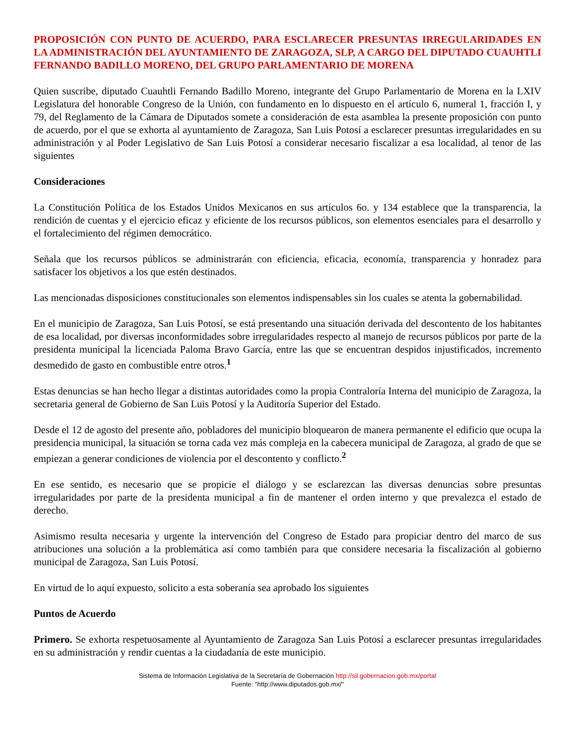PROPOSICIÓN CON PUNTO DE ACUERDO, PARA ESCLARECER PRESUNTAS IRREGULARIDADES EN LA ADMINISTRACIÓN DEL AYUNTAMIENTO DE ZARAGOZA, SLP, A CARGO DEL DIPUTADO CUAUHTLI FERNANDO BADILLO MORENO, DEL GRUPO PARLAMENTARIO DE MORENA
Quien suscribe, diputado Cuauhtli Fernando Badillo Moreno, integrante del Grupo Parlamentario de Morena en la LXIV Legislatura del honorable Congreso de la Unión, con fundamento en lo dispuesto en el artículo 6, numeral 1, fracción I, y 79, del Reglamento de la Cámara de Diputados somete a consideración de esta asamblea la presente proposición con punto de acuerdo, por el que se exhorta al ayuntamiento de Zaragoza, San Luis Potosí a esclarecer presuntas irregularidades en su administración y al Poder Legislativo de San Luis Potosí a considerar necesario fiscalizar a esa localidad, al tenor de las siguientes
Consideraciones
La Constitución Política de los Estados Unidos Mexicanos en sus artículos 6o. y 134 establece que la transparencia, la rendición de cuentas y el ejercicio eficaz y eficiente de los recursos públicos, son elementos esenciales para el desarrollo y el fortalecimiento del régimen democrático.
Señala que los recursos públicos se administrarán con eficiencia, eficacia, economía, transparencia y honradez para satisfacer los objetivos a los que estén destinados.
Las mencionadas disposiciones constitucionales son elementos indispensables sin los cuales se atenta la gobernabilidad.
En el municipio de Zaragoza, San Luis Potosí, se está presentando una situación derivada del descontento de los habitantes de esa localidad, por diversas inconformidades sobre irregularidades respecto al manejo de recursos públicos por parte de la presidenta municipal la licenciada Paloma Bravo García, entre las que se encuentran despidos injustificados, incremento desmedido de gasto en combustible entre otros.<sup>1</sup>
Estas denuncias se han hecho llegar a distintas autoridades como la propia Contraloría Interna del municipio de Zaragoza, la secretaria general de Gobierno de San Luis Potosí y la Auditoría Superior del Estado.
Desde el 12 de agosto del presente año, pobladores del municipio bloquearon de manera permanente el edificio que ocupa la presidencia municipal, la situación se torna cada vez más compleja en la cabecera municipal de Zaragoza, al grado de que se empiezan a generar condiciones de violencia por el descontento y conflicto.<sup>2</sup>
En ese sentido, es necesario que se propicie el diálogo y se esclarezcan las diversas denuncias sobre presuntas irregularidades por parte de la presidenta municipal a fin de mantener el orden interno y que prevalezca el estado de derecho.
Asimismo resulta necesaria y urgente la intervención del Congreso de Estado para propiciar dentro del marco de sus atribuciones una solución a la problemática así como también para que considere necesaria la fiscalización al gobierno municipal de Zaragoza, San Luis Potosí.
En virtud de lo aquí expuesto, solicito a esta soberanía sea aprobado los siguientes
Puntos de Acuerdo
Primero. Se exhorta respetuosamente al Ayuntamiento de Zaragoza San Luis Potosí a esclarecer presuntas irregularidades en su administración y rendir cuentas a la ciudadanía de este municipio.
Sistema de Información Legislativa de la Secretaría de Gobernación http://sil.gobernacion.gob.mx/portal
Fuente: "http://www.diputados.gob.mx/"